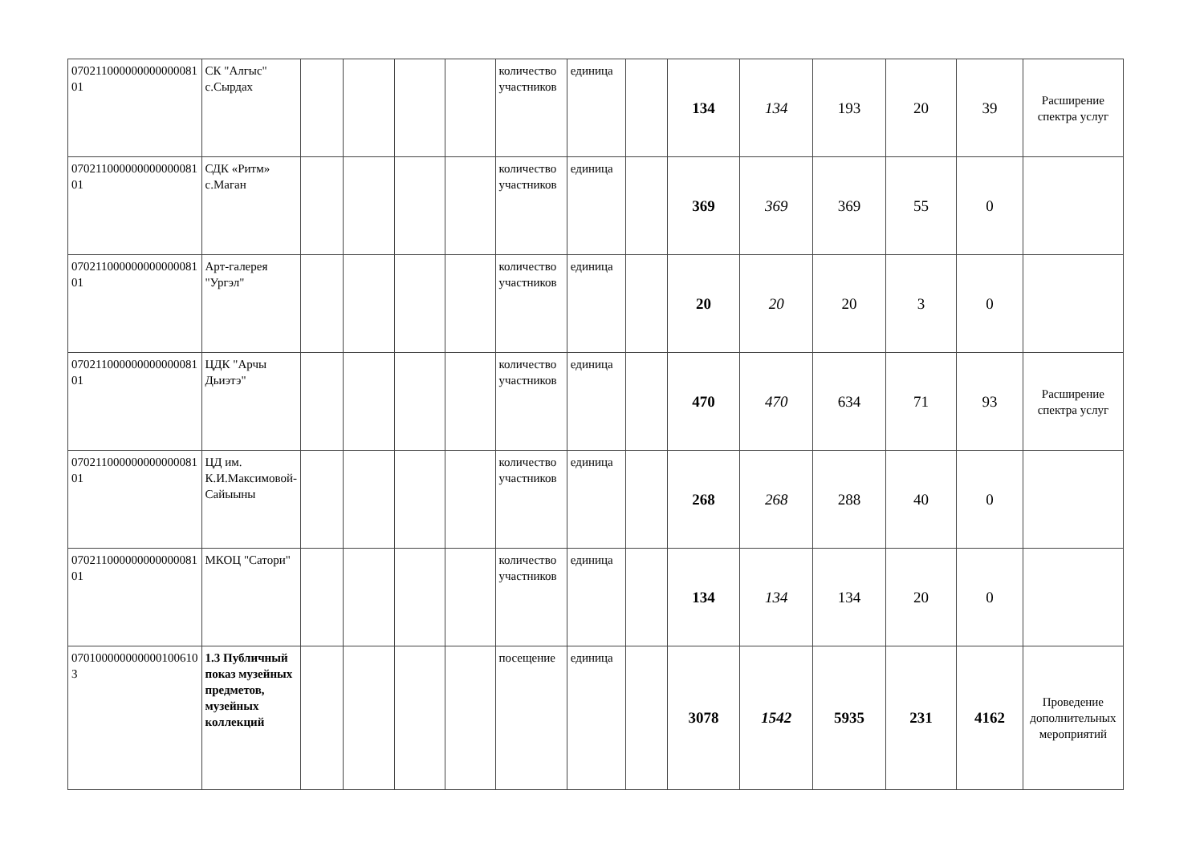| 070211000000000000081 01 | СК "Алгыс" с.Сырдах | | | | | количество участников | единица | | 134 | 134 | 193 | 20 | 39 | Расширение спектра услуг |
| 070211000000000000081 01 | СДК «Ритм» с.Маган | | | | | количество участников | единица | | 369 | 369 | 369 | 55 | 0 | |
| 070211000000000000081 01 | Арт-галерея "Ургэл" | | | | | количество участников | единица | | 20 | 20 | 20 | 3 | 0 | |
| 070211000000000000081 01 | ЦДК "Арчы Дьиэтэ" | | | | | количество участников | единица | | 470 | 470 | 634 | 71 | 93 | Расширение спектра услуг |
| 070211000000000000081 01 | ЦД им. К.И.Максимовой-Сайыыны | | | | | количество участников | единица | | 268 | 268 | 288 | 40 | 0 | |
| 070211000000000000081 01 | МКОЦ "Сатори" | | | | | количество участников | единица | | 134 | 134 | 134 | 20 | 0 | |
| 070100000000000100610 3 | 1.3 Публичный показ музейных предметов, музейных коллекций | | | | | посещение | единица | | 3078 | 1542 | 5935 | 231 | 4162 | Проведение дополнительных мероприятий |